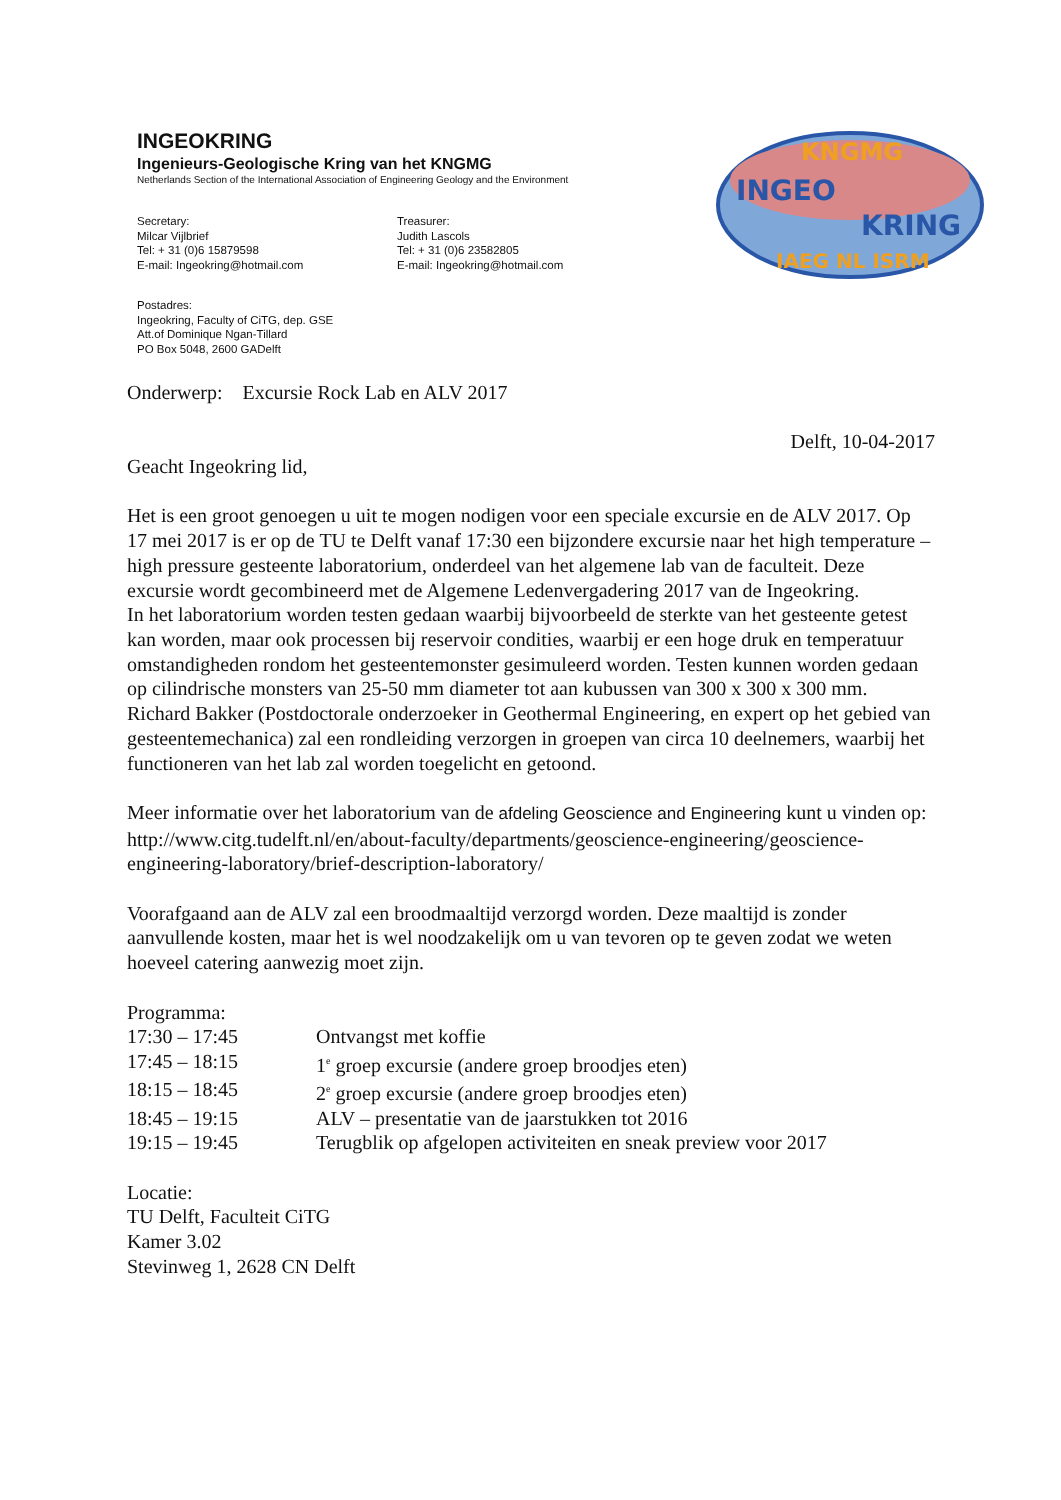KNGMG
INGEO
KRING
IAEG NL ISRM
INGEOKRING
Ingenieurs-Geologische Kring van het KNGMG
Netherlands Section of the International Association of Engineering Geology and the Environment
Secretary:
Milcar Vijlbrief
Tel: + 31 (0)6 15879598
E-mail: Ingeokring@hotmail.com
Treasurer:
Judith Lascols
Tel: + 31 (0)6 23582805
E-mail: Ingeokring@hotmail.com
Postadres:
Ingeokring, Faculty of CiTG, dep. GSE
Att.of Dominique Ngan-Tillard
PO Box 5048, 2600 GADelft
Onderwerp: Excursie Rock Lab en ALV 2017
Delft, 10-04-2017
Geacht Ingeokring lid,
Het is een groot genoegen u uit te mogen nodigen voor een speciale excursie en de ALV 2017. Op 17 mei 2017 is er op de TU te Delft vanaf 17:30 een bijzondere excursie naar het high temperature – high pressure gesteente laboratorium, onderdeel van het algemene lab van de faculteit. Deze excursie wordt gecombineerd met de Algemene Ledenvergadering 2017 van de Ingeokring.
In het laboratorium worden testen gedaan waarbij bijvoorbeeld de sterkte van het gesteente getest kan worden, maar ook processen bij reservoir condities, waarbij er een hoge druk en temperatuur omstandigheden rondom het gesteentemonster gesimuleerd worden. Testen kunnen worden gedaan op cilindrische monsters van 25-50 mm diameter tot aan kubussen van 300 x 300 x 300 mm. Richard Bakker (Postdoctorale onderzoeker in Geothermal Engineering, en expert op het gebied van gesteentemechanica) zal een rondleiding verzorgen in groepen van circa 10 deelnemers, waarbij het functioneren van het lab zal worden toegelicht en getoond.
Meer informatie over het laboratorium van de afdeling Geoscience and Engineering kunt u vinden op:
http://www.citg.tudelft.nl/en/about-faculty/departments/geoscience-engineering/geoscience-engineering-laboratory/brief-description-laboratory/
Voorafgaand aan de ALV zal een broodmaaltijd verzorgd worden. Deze maaltijd is zonder aanvullende kosten, maar het is wel noodzakelijk om u van tevoren op te geven zodat we weten hoeveel catering aanwezig moet zijn.
Programma:
17:30 – 17:45
Ontvangst met koffie
17:45 – 18:15
1<sup>e</sup> groep excursie (andere groep broodjes eten)
18:15 – 18:45
2<sup>e</sup> groep excursie (andere groep broodjes eten)
18:45 – 19:15
ALV – presentatie van de jaarstukken tot 2016
19:15 – 19:45
Terugblik op afgelopen activiteiten en sneak preview voor 2017
Locatie:
TU Delft, Faculteit CiTG
Kamer 3.02
Stevinweg 1, 2628 CN Delft